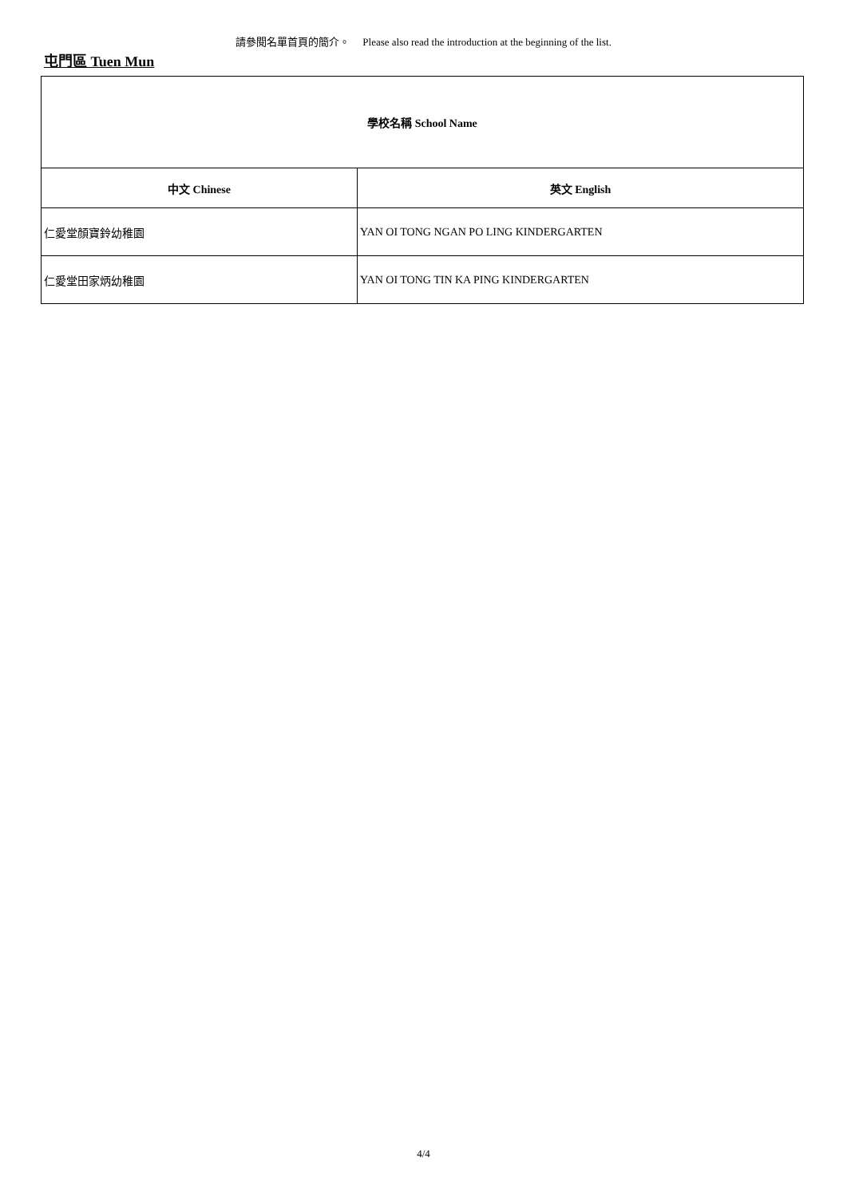請參閱名單首頁的簡介。 Please also read the introduction at the beginning of the list.
屯門區 Tuen Mun
| 學校名稱 School Name | |
| --- | --- |
| 中文 Chinese | 英文 English |
| 仁愛堂顏寶鈴幼稚園 | YAN OI TONG NGAN PO LING KINDERGARTEN |
| 仁愛堂田家炳幼稚園 | YAN OI TONG TIN KA PING KINDERGARTEN |
4/4